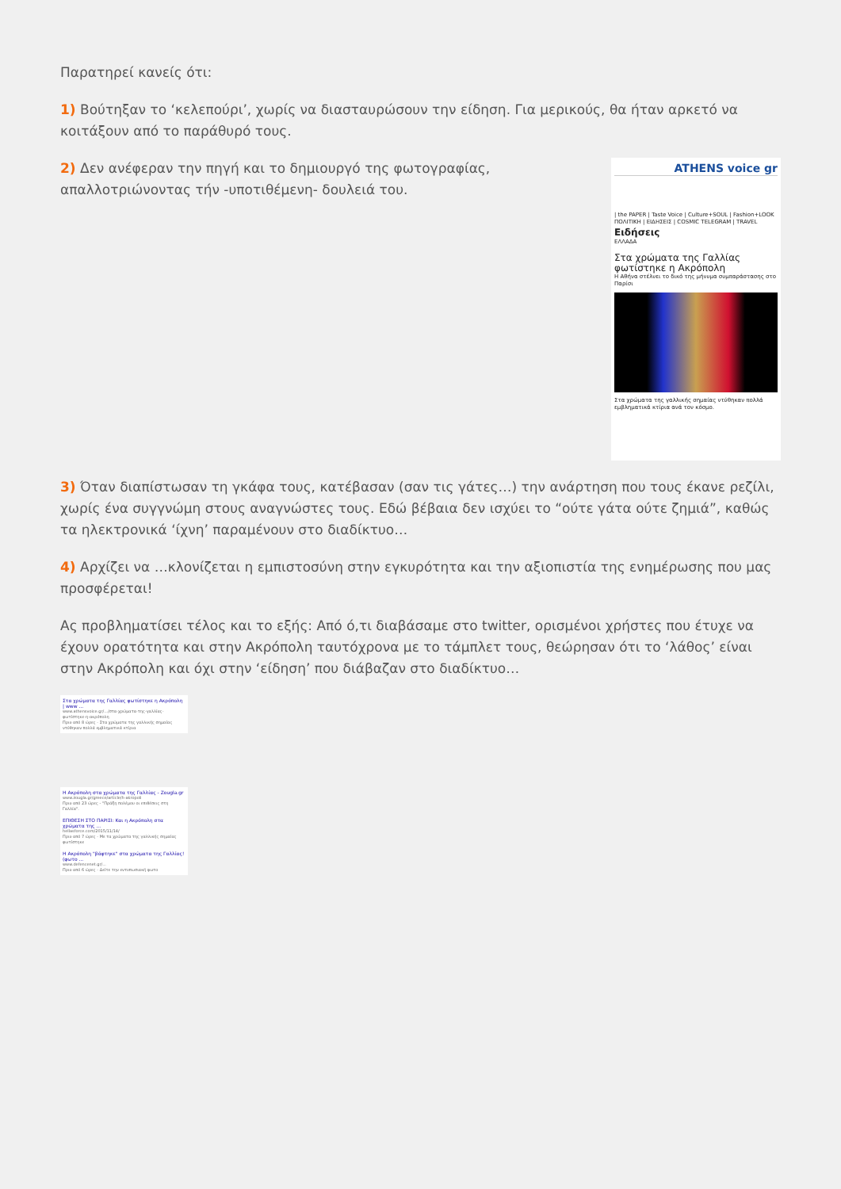Παρατηρεί κανείς ότι:
1) Βούτηξαν το ‘κελεπούρι’, χωρίς να διασταυρώσουν την είδηση. Για μερικούς, θα ήταν αρκετό να κοιτάξουν από το παράθυρό τους.
2) Δεν ανέφεραν την πηγή και το δημιουργό της φωτογραφίας, απαλλοτριώνοντας τήν -υποτιθέμενη- δουλειά του.
ATHENS voice gr
| the PAPER | Taste Voice | Culture+SOUL | Fashion+LOOK
ΠΟΛΙΤΙΚΗ | ΕΙΔΗΣΕΙΣ | COSMIC TELEGRAM | TRAVEL
Ειδήσεις
ΕΛΛΑΔΑ
Στα χρώματα της Γαλλίας φωτίστηκε η Ακρόπολη
Η Αθήνα στέλνει το δικό της μήνυμα συμπαράστασης στο Παρίσι
Στα χρώματα της γαλλικής σημαίας ντύθηκαν πολλά εμβληματικά κτίρια ανά τον κόσμο.
3) Όταν διαπίστωσαν τη γκάφα τους, κατέβασαν (σαν τις γάτες…) την ανάρτηση που τους έκανε ρεζίλι, χωρίς ένα συγγνώμη στους αναγνώστες τους. Εδώ βέβαια δεν ισχύει το “ούτε γάτα ούτε ζημιά”, καθώς τα ηλεκτρονικά ‘ίχνη’ παραμένουν στο διαδίκτυο…
4) Αρχίζει να …κλονίζεται η εμπιστοσύνη στην εγκυρότητα και την αξιοπιστία της ενημέρωσης που μας προσφέρεται!
Ας προβληματίσει τέλος και το εξής: Από ό,τι διαβάσαμε στο twitter, ορισμένοι χρήστες που έτυχε να έχουν ορατότητα και στην Ακρόπολη ταυτόχρονα με το τάμπλετ τους, θεώρησαν ότι το ‘λάθος’ είναι στην Ακρόπολη και όχι στην ‘είδηση’ που διάβαζαν στο διαδίκτυο…
Στα χρώματα της Γαλλίας φωτίστηκε η Ακρόπολη | www ...
www.athensvoice.gr/.../στα-χρώματα-της-γαλλίας-φωτίστηκε-η-ακρόπολη
Πριν από 8 ώρες - Στα χρώματα της γαλλικής σημαίας ντύθηκαν πολλά εμβληματικά κτίρια
Η Ακρόπολη στα χρώματα της Γαλλίας - Zougla.gr
www.zougla.gr/greece/article/h-akropoli
Πριν από 23 ώρες - "Πράξη πολέμου οι επιθέσεις στη Γαλλία".
ΕΠΙΘΕΣΗ ΣΤΟ ΠΑΡΙΣΙ: Και η Ακρόπολη στα χρώματα της ...
hellasforce.com/2015/11/14/
Πριν από 7 ώρες - Με τα χρώματα της γαλλικής σημαίας φωτίστηκε
Η Ακρόπολη "βάφτηκε" στα χρώματα της Γαλλίας! (φωτο ...
www.defencenet.gr/...
Πριν από 6 ώρες - Δείτε την εντυπωσιακή φωτο